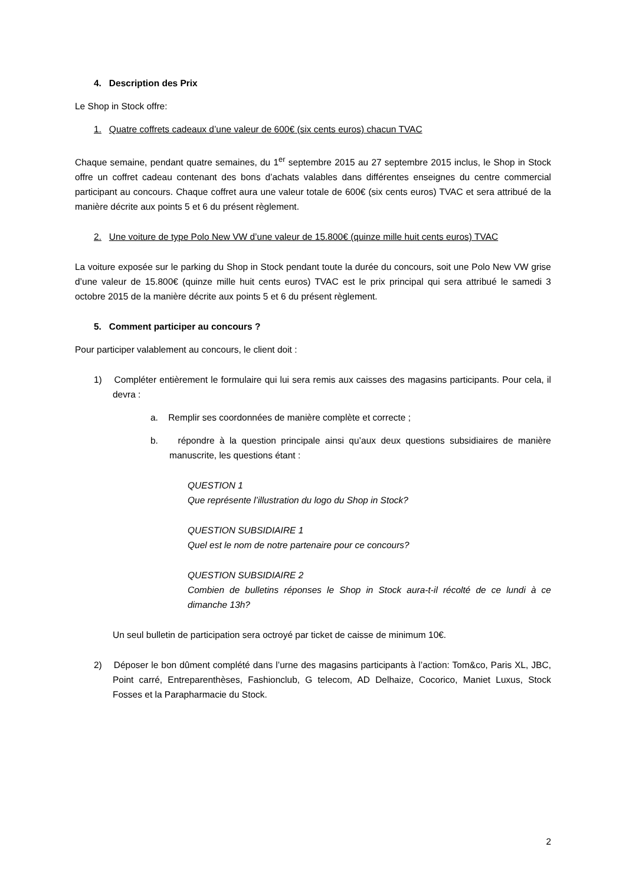4. Description des Prix
Le Shop in Stock offre:
1. Quatre coffrets cadeaux d’une valeur de 600€ (six cents euros) chacun TVAC
Chaque semaine, pendant quatre semaines, du 1<sup>er</sup> septembre 2015 au 27 septembre 2015 inclus, le Shop in Stock offre un coffret cadeau contenant des bons d’achats valables dans différentes enseignes du centre commercial participant au concours. Chaque coffret aura une valeur totale de 600€ (six cents euros) TVAC et sera attribué de la manière décrite aux points 5 et 6 du présent règlement.
2. Une voiture de type Polo New VW d’une valeur de 15.800€ (quinze mille huit cents euros) TVAC
La voiture exposée sur le parking du Shop in Stock pendant toute la durée du concours, soit une Polo New VW grise d’une valeur de 15.800€ (quinze mille huit cents euros) TVAC est le prix principal qui sera attribué le samedi 3 octobre 2015 de la manière décrite aux points 5 et 6 du présent règlement.
5. Comment participer au concours ?
Pour participer valablement au concours, le client doit :
1) Compléter entièrement le formulaire qui lui sera remis aux caisses des magasins participants. Pour cela, il devra :
a. Remplir ses coordonnées de manière complète et correcte ;
b. répondre à la question principale ainsi qu’aux deux questions subsidiaires de manière manuscrite, les questions étant :
QUESTION 1
Que représente l’illustration du logo du Shop in Stock?
QUESTION SUBSIDIAIRE 1
Quel est le nom de notre partenaire pour ce concours?
QUESTION SUBSIDIAIRE 2
Combien de bulletins réponses le Shop in Stock aura-t-il récolté de ce lundi à ce dimanche 13h?
Un seul bulletin de participation sera octroyé par ticket de caisse de minimum 10€.
2) Déposer le bon dûment complété dans l’urne des magasins participants à l’action: Tom&co, Paris XL, JBC, Point carré, Entreparenthèses, Fashionclub, G telecom, AD Delhaize, Cocorico, Maniet Luxus, Stock Fosses et la Parapharmacie du Stock.
2